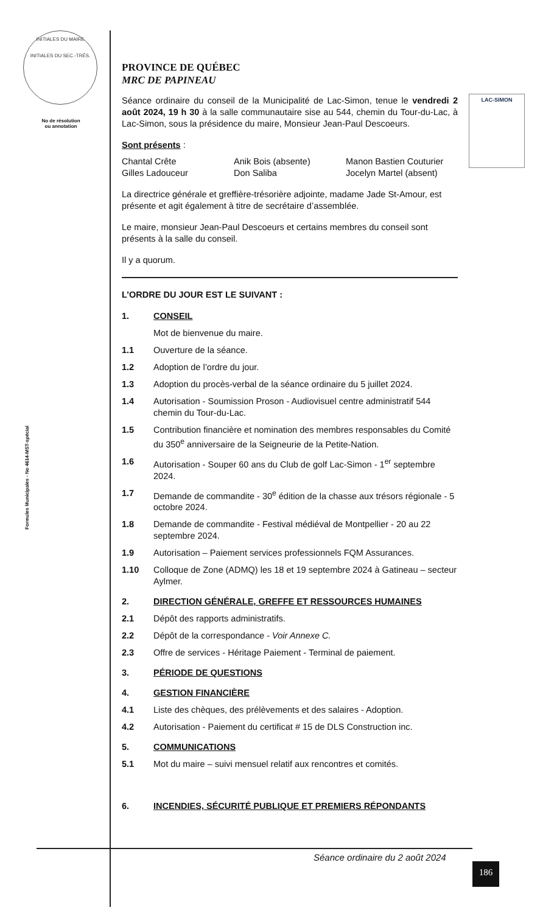INITIALES DU MAIRE
INITIALES DU SEC.-TRÉS.
No de résolution
ou annotation
Formules Municipales - No 4614-MST-spécial
PROVINCE DE QUÉBEC
MRC DE PAPINEAU
LAC-SIMON
Séance ordinaire du conseil de la Municipalité de Lac-Simon, tenue le vendredi 2 août 2024, 19 h 30 à la salle communautaire sise au 544, chemin du Tour-du-Lac, à Lac-Simon, sous la présidence du maire, Monsieur Jean-Paul Descoeurs.
Sont présents :
Chantal Crête
Gilles Ladouceur
Anik Bois (absente)
Don Saliba
Manon Bastien Couturier
Jocelyn Martel (absent)
La directrice générale et greffière-trésorière adjointe, madame Jade St-Amour, est présente et agit également à titre de secrétaire d’assemblée.
Le maire, monsieur Jean-Paul Descoeurs et certains membres du conseil sont présents à la salle du conseil.
Il y a quorum.
L’ORDRE DU JOUR EST LE SUIVANT :
1. CONSEIL
Mot de bienvenue du maire.
1.1 Ouverture de la séance.
1.2 Adoption de l’ordre du jour.
1.3 Adoption du procès-verbal de la séance ordinaire du 5 juillet 2024.
1.4 Autorisation - Soumission Proson - Audiovisuel centre administratif 544 chemin du Tour-du-Lac.
1.5 Contribution financière et nomination des membres responsables du Comité du 350<sup>e</sup> anniversaire de la Seigneurie de la Petite-Nation.
1.6 Autorisation - Souper 60 ans du Club de golf Lac-Simon - 1<sup>er</sup> septembre 2024.
1.7 Demande de commandite - 30<sup>e</sup> édition de la chasse aux trésors régionale - 5 octobre 2024.
1.8 Demande de commandite - Festival médiéval de Montpellier - 20 au 22 septembre 2024.
1.9 Autorisation – Paiement services professionnels FQM Assurances.
1.10 Colloque de Zone (ADMQ) les 18 et 19 septembre 2024 à Gatineau – secteur Aylmer.
2. DIRECTION GÉNÉRALE, GREFFE ET RESSOURCES HUMAINES
2.1 Dépôt des rapports administratifs.
2.2 Dépôt de la correspondance - Voir Annexe C.
2.3 Offre de services - Héritage Paiement - Terminal de paiement.
3. PÉRIODE DE QUESTIONS
4. GESTION FINANCIÈRE
4.1 Liste des chèques, des prélèvements et des salaires - Adoption.
4.2 Autorisation - Paiement du certificat # 15 de DLS Construction inc.
5. COMMUNICATIONS
5.1 Mot du maire – suivi mensuel relatif aux rencontres et comités.
6. INCENDIES, SÉCURITÉ PUBLIQUE ET PREMIERS RÉPONDANTS
Séance ordinaire du 2 août 2024
186